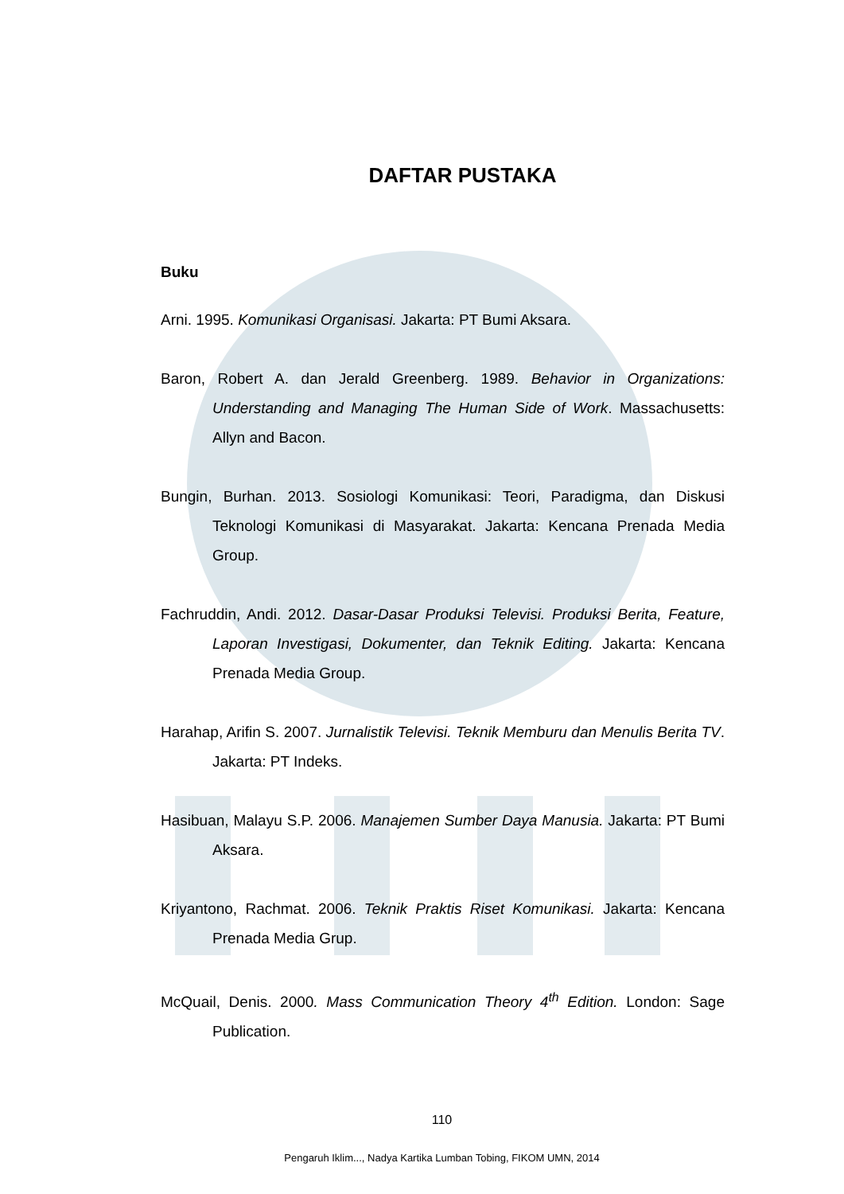DAFTAR PUSTAKA
Buku
Arni. 1995. Komunikasi Organisasi. Jakarta: PT Bumi Aksara.
Baron, Robert A. dan Jerald Greenberg. 1989. Behavior in Organizations: Understanding and Managing The Human Side of Work. Massachusetts: Allyn and Bacon.
Bungin, Burhan. 2013. Sosiologi Komunikasi: Teori, Paradigma, dan Diskusi Teknologi Komunikasi di Masyarakat. Jakarta: Kencana Prenada Media Group.
Fachruddin, Andi. 2012. Dasar-Dasar Produksi Televisi. Produksi Berita, Feature, Laporan Investigasi, Dokumenter, dan Teknik Editing. Jakarta: Kencana Prenada Media Group.
Harahap, Arifin S. 2007. Jurnalistik Televisi. Teknik Memburu dan Menulis Berita TV. Jakarta: PT Indeks.
Hasibuan, Malayu S.P. 2006. Manajemen Sumber Daya Manusia. Jakarta: PT Bumi Aksara.
Kriyantono, Rachmat. 2006. Teknik Praktis Riset Komunikasi. Jakarta: Kencana Prenada Media Grup.
McQuail, Denis. 2000. Mass Communication Theory 4<sup>th</sup> Edition. London: Sage Publication.
110
Pengaruh Iklim..., Nadya Kartika Lumban Tobing, FIKOM UMN, 2014